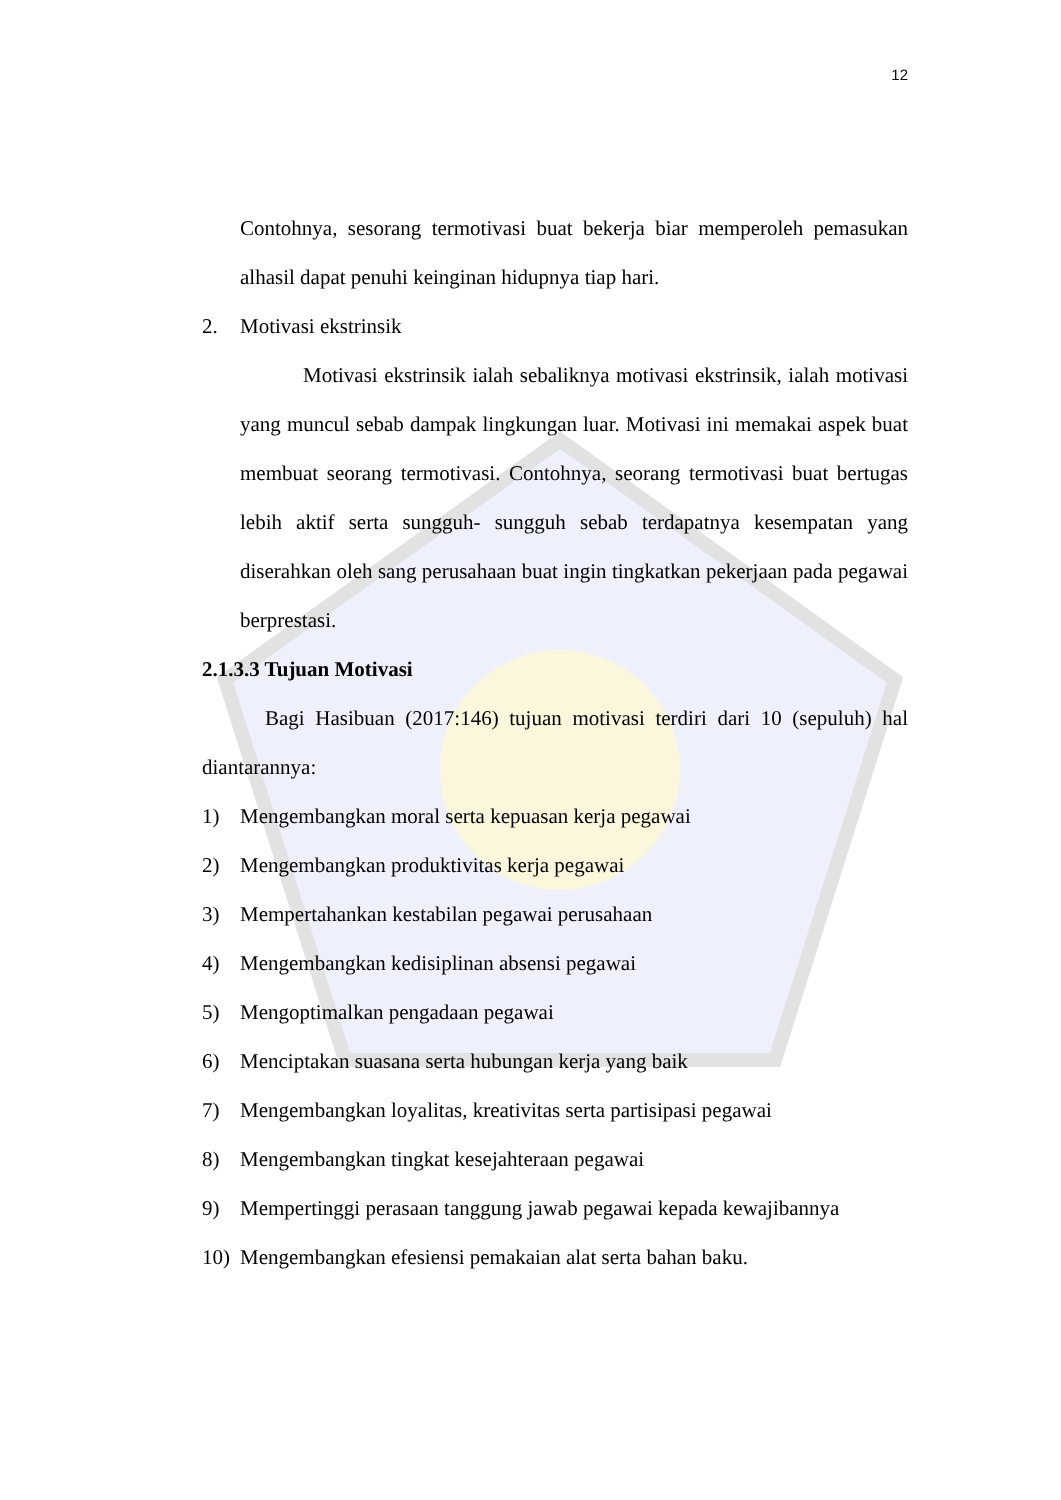12
Contohnya, sesorang termotivasi buat bekerja biar memperoleh pemasukan alhasil dapat penuhi keinginan hidupnya tiap hari.
2. Motivasi ekstrinsik
Motivasi ekstrinsik ialah sebaliknya motivasi ekstrinsik, ialah motivasi yang muncul sebab dampak lingkungan luar. Motivasi ini memakai aspek buat membuat seorang termotivasi. Contohnya, seorang termotivasi buat bertugas lebih aktif serta sungguh- sungguh sebab terdapatnya kesempatan yang diserahkan oleh sang perusahaan buat ingin tingkatkan pekerjaan pada pegawai berprestasi.
2.1.3.3 Tujuan Motivasi
Bagi Hasibuan (2017:146) tujuan motivasi terdiri dari 10 (sepuluh) hal diantarannya:
1) Mengembangkan moral serta kepuasan kerja pegawai
2) Mengembangkan produktivitas kerja pegawai
3) Mempertahankan kestabilan pegawai perusahaan
4) Mengembangkan kedisiplinan absensi pegawai
5) Mengoptimalkan pengadaan pegawai
6) Menciptakan suasana serta hubungan kerja yang baik
7) Mengembangkan loyalitas, kreativitas serta partisipasi pegawai
8) Mengembangkan tingkat kesejahteraan pegawai
9) Mempertinggi perasaan tanggung jawab pegawai kepada kewajibannya
10) Mengembangkan efesiensi pemakaian alat serta bahan baku.